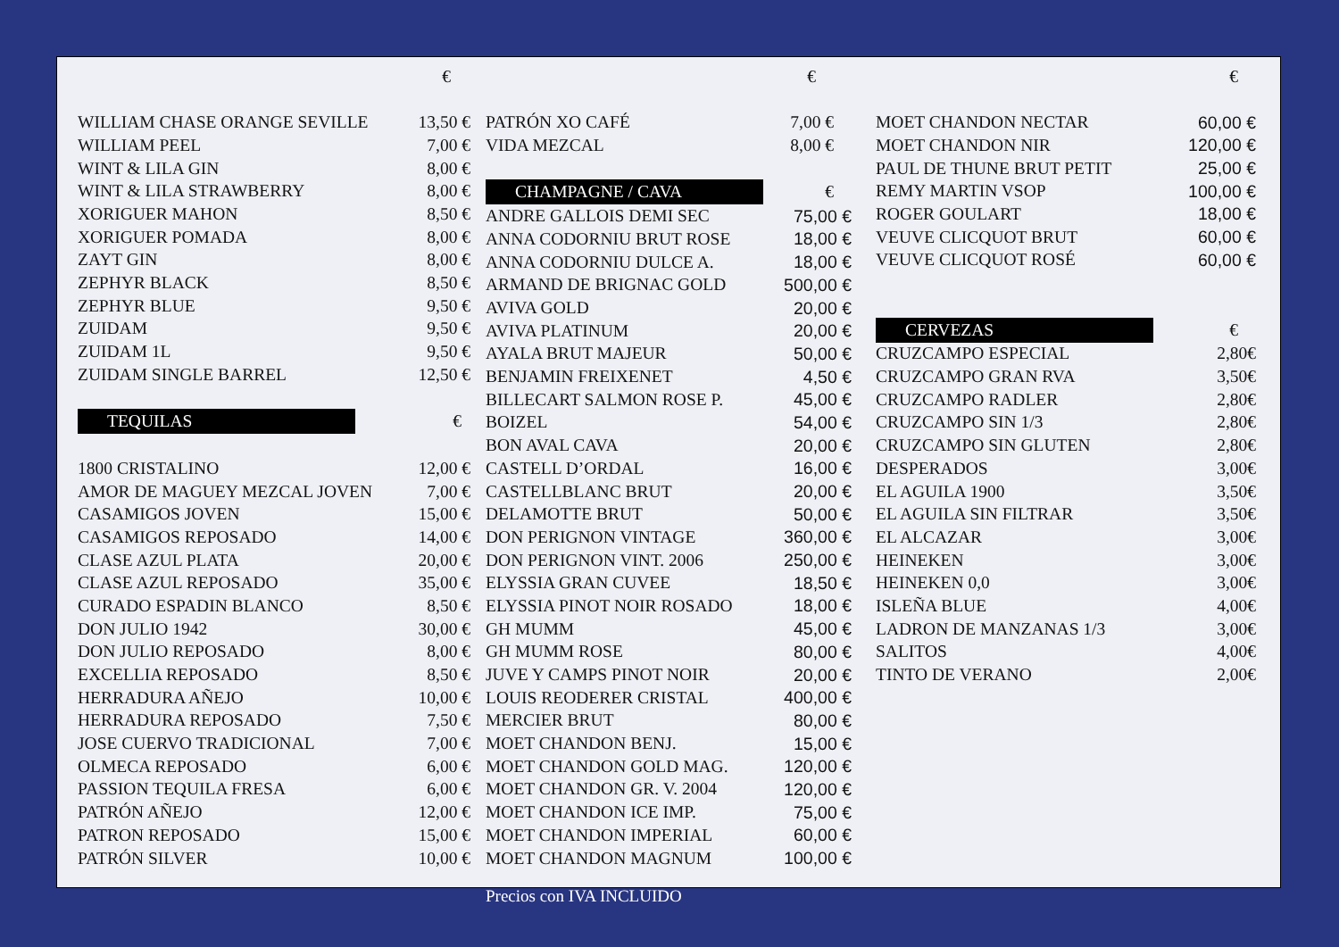| | € |
| WILLIAM CHASE ORANGE SEVILLE | 13,50 € |
| WILLIAM PEEL | 7,00 € |
| WINT & LILA GIN | 8,00 € |
| WINT & LILA STRAWBERRY | 8,00 € |
| XORIGUER MAHON | 8,50 € |
| XORIGUER POMADA | 8,00 € |
| ZAYT GIN | 8,00 € |
| ZEPHYR BLACK | 8,50 € |
| ZEPHYR BLUE | 9,50 € |
| ZUIDAM | 9,50 € |
| ZUIDAM 1L | 9,50 € |
| ZUIDAM SINGLE BARREL | 12,50 € |
| TEQUILAS | € |
| 1800 CRISTALINO | 12,00 € |
| AMOR DE MAGUEY MEZCAL JOVEN | 7,00 € |
| CASAMIGOS JOVEN | 15,00 € |
| CASAMIGOS REPOSADO | 14,00 € |
| CLASE AZUL PLATA | 20,00 € |
| CLASE AZUL REPOSADO | 35,00 € |
| CURADO ESPADIN BLANCO | 8,50 € |
| DON JULIO 1942 | 30,00 € |
| DON JULIO REPOSADO | 8,00 € |
| EXCELLIA REPOSADO | 8,50 € |
| HERRADURA AÑEJO | 10,00 € |
| HERRADURA REPOSADO | 7,50 € |
| JOSE CUERVO TRADICIONAL | 7,00 € |
| OLMECA REPOSADO | 6,00 € |
| PASSION TEQUILA FRESA | 6,00 € |
| PATRÓN AÑEJO | 12,00 € |
| PATRON REPOSADO | 15,00 € |
| PATRÓN SILVER | 10,00 € |
| | € |
| PATRÓN XO CAFÉ | 7,00 € |
| VIDA MEZCAL | 8,00 € |
| CHAMPAGNE / CAVA | € |
| ANDRE GALLOIS DEMI SEC | 75,00 € |
| ANNA CODORNIU BRUT ROSE | 18,00 € |
| ANNA CODORNIU DULCE A. | 18,00 € |
| ARMAND DE BRIGNAC GOLD | 500,00 € |
| AVIVA GOLD | 20,00 € |
| AVIVA PLATINUM | 20,00 € |
| AYALA BRUT MAJEUR | 50,00 € |
| BENJAMIN FREIXENET | 4,50 € |
| BILLECART SALMON ROSE P. | 45,00 € |
| BOIZEL | 54,00 € |
| BON AVAL CAVA | 20,00 € |
| CASTELL D’ORDAL | 16,00 € |
| CASTELLBLANC BRUT | 20,00 € |
| DELAMOTTE BRUT | 50,00 € |
| DON PERIGNON VINTAGE | 360,00 € |
| DON PERIGNON VINT. 2006 | 250,00 € |
| ELYSSIA GRAN CUVEE | 18,50 € |
| ELYSSIA PINOT NOIR ROSADO | 18,00 € |
| GH MUMM | 45,00 € |
| GH MUMM ROSE | 80,00 € |
| JUVE Y CAMPS PINOT NOIR | 20,00 € |
| LOUIS REODERER CRISTAL | 400,00 € |
| MERCIER BRUT | 80,00 € |
| MOET CHANDON BENJ. | 15,00 € |
| MOET CHANDON GOLD MAG. | 120,00 € |
| MOET CHANDON GR. V. 2004 | 120,00 € |
| MOET CHANDON ICE IMP. | 75,00 € |
| MOET CHANDON IMPERIAL | 60,00 € |
| MOET CHANDON MAGNUM | 100,00 € |
| | € |
| MOET CHANDON NECTAR | 60,00 € |
| MOET CHANDON NIR | 120,00 € |
| PAUL DE THUNE BRUT PETIT | 25,00 € |
| REMY MARTIN VSOP | 100,00 € |
| ROGER GOULART | 18,00 € |
| VEUVE CLICQUOT BRUT | 60,00 € |
| VEUVE CLICQUOT ROSÉ | 60,00 € |
| CERVEZAS | € |
| CRUZCAMPO ESPECIAL | 2,80€ |
| CRUZCAMPO GRAN RVA | 3,50€ |
| CRUZCAMPO RADLER | 2,80€ |
| CRUZCAMPO SIN 1/3 | 2,80€ |
| CRUZCAMPO SIN GLUTEN | 2,80€ |
| DESPERADOS | 3,00€ |
| EL AGUILA 1900 | 3,50€ |
| EL AGUILA SIN FILTRAR | 3,50€ |
| EL ALCAZAR | 3,00€ |
| HEINEKEN | 3,00€ |
| HEINEKEN 0,0 | 3,00€ |
| ISLEÑA BLUE | 4,00€ |
| LADRON DE MANZANAS 1/3 | 3,00€ |
| SALITOS | 4,00€ |
| TINTO DE VERANO | 2,00€ |
Precios con IVA INCLUIDO